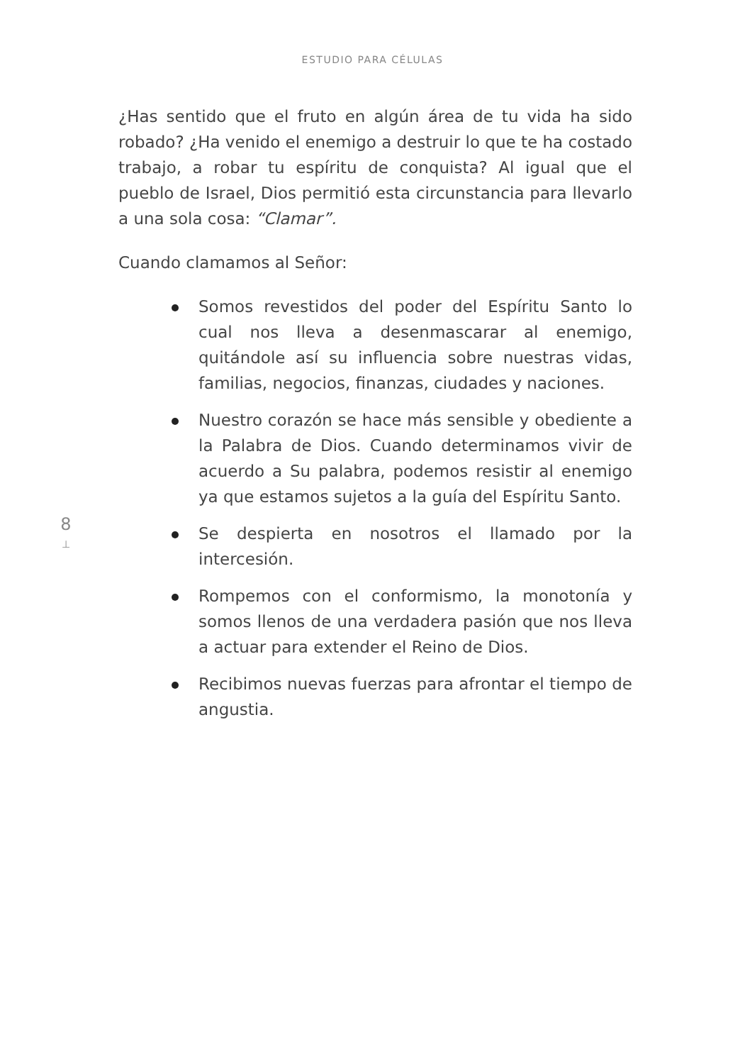ESTUDIO PARA CÉLULAS
8
⊥
¿Has sentido que el fruto en algún área de tu vida ha sido robado? ¿Ha venido el enemigo a destruir lo que te ha costado trabajo, a robar tu espíritu de conquista? Al igual que el pueblo de Israel, Dios permitió esta circunstancia para llevarlo a una sola cosa: “Clamar”.
Cuando clamamos al Señor:
Somos revestidos del poder del Espíritu Santo lo cual nos lleva a desenmascarar al enemigo, quitándole así su influencia sobre nuestras vidas, familias, negocios, finanzas, ciudades y naciones.
Nuestro corazón se hace más sensible y obediente a la Palabra de Dios. Cuando determinamos vivir de acuerdo a Su palabra, podemos resistir al enemigo ya que estamos sujetos a la guía del Espíritu Santo.
Se despierta en nosotros el llamado por la intercesión.
Rompemos con el conformismo, la monotonía y somos llenos de una verdadera pasión que nos lleva a actuar para extender el Reino de Dios.
Recibimos nuevas fuerzas para afrontar el tiempo de angustia.